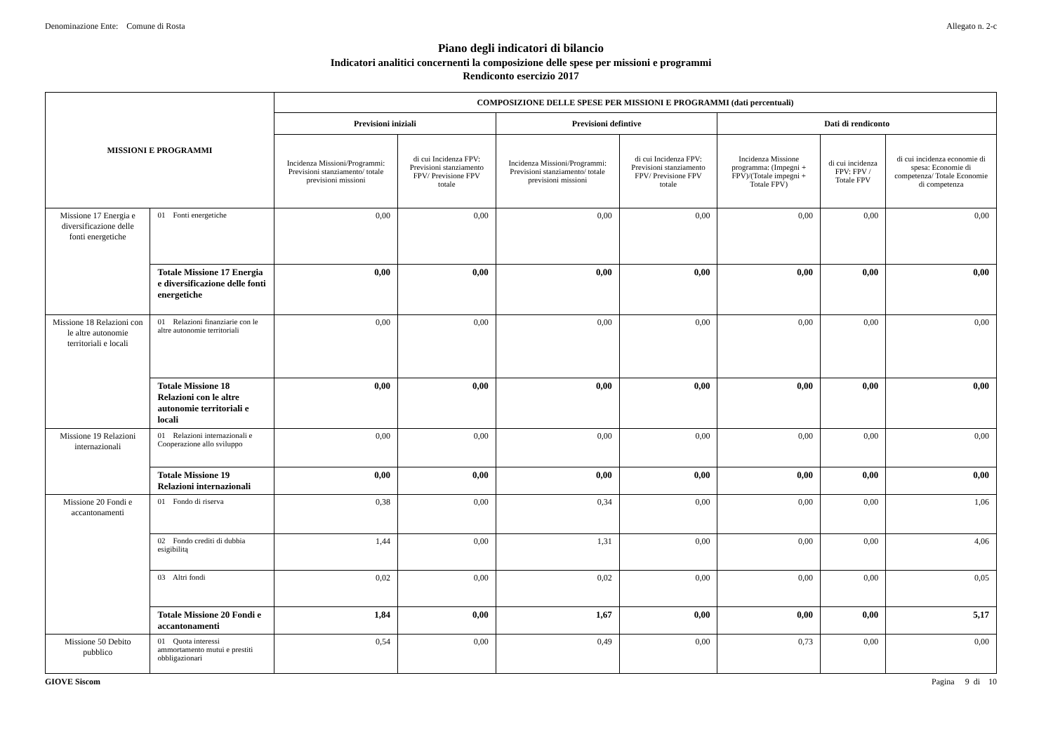Denominazione Ente: Comune di Rosta Allegato n. 2-c
Piano degli indicatori di bilancio
Indicatori analitici concernenti la composizione delle spese per missioni e programmi
Rendiconto esercizio 2017
| MISSIONI E PROGRAMMI | | COMPOSIZIONE DELLE SPESE PER MISSIONI E PROGRAMMI (dati percentuali) | | | | | | |
| --- | --- | --- | --- | --- | --- | --- | --- | --- |
| | | Previsioni iniziali | | Previsioni defintive | | Dati di rendiconto | | |
| | | Incidenza Missioni/Programmi: Previsioni stanziamento/ totale previsioni missioni | di cui Incidenza FPV: Previsioni stanziamento FPV/ Previsione FPV totale | Incidenza Missioni/Programmi: Previsioni stanziamento/ totale previsioni missioni | di cui Incidenza FPV: Previsioni stanziamento FPV/ Previsione FPV totale | Incidenza Missione programma: (Impegni + FPV)/(Totale impegni + Totale FPV) | di cui incidenza FPV: FPV / Totale FPV | di cui incidenza economie di spesa: Economie di competenza/ Totale Economie di competenza |
| Missione 17 Energia e diversificazione delle fonti energetiche | 01 Fonti energetiche | 0,00 | 0,00 | 0,00 | 0,00 | 0,00 | 0,00 | 0,00 |
| | Totale Missione 17 Energia e diversificazione delle fonti energetiche | 0,00 | 0,00 | 0,00 | 0,00 | 0,00 | 0,00 | 0,00 |
| Missione 18 Relazioni con le altre autonomie territoriali e locali | 01 Relazioni finanziarie con le altre autonomie territoriali | 0,00 | 0,00 | 0,00 | 0,00 | 0,00 | 0,00 | 0,00 |
| | Totale Missione 18 Relazioni con le altre autonomie territoriali e locali | 0,00 | 0,00 | 0,00 | 0,00 | 0,00 | 0,00 | 0,00 |
| Missione 19 Relazioni internazionali | 01 Relazioni internazionali e Cooperazione allo sviluppo | 0,00 | 0,00 | 0,00 | 0,00 | 0,00 | 0,00 | 0,00 |
| | Totale Missione 19 Relazioni internazionali | 0,00 | 0,00 | 0,00 | 0,00 | 0,00 | 0,00 | 0,00 |
| Missione 20 Fondi e accantonamenti | 01 Fondo di riserva | 0,38 | 0,00 | 0,34 | 0,00 | 0,00 | 0,00 | 1,06 |
| | 02 Fondo crediti di dubbia esigibilitą | 1,44 | 0,00 | 1,31 | 0,00 | 0,00 | 0,00 | 4,06 |
| | 03 Altri fondi | 0,02 | 0,00 | 0,02 | 0,00 | 0,00 | 0,00 | 0,05 |
| | Totale Missione 20 Fondi e accantonamenti | 1,84 | 0,00 | 1,67 | 0,00 | 0,00 | 0,00 | 5,17 |
| Missione 50 Debito pubblico | 01 Quota interessi ammortamento mutui e prestiti obbligazionari | 0,54 | 0,00 | 0,49 | 0,00 | 0,73 | 0,00 | 0,00 |
GIOVE Siscom Pagina 9 di 10